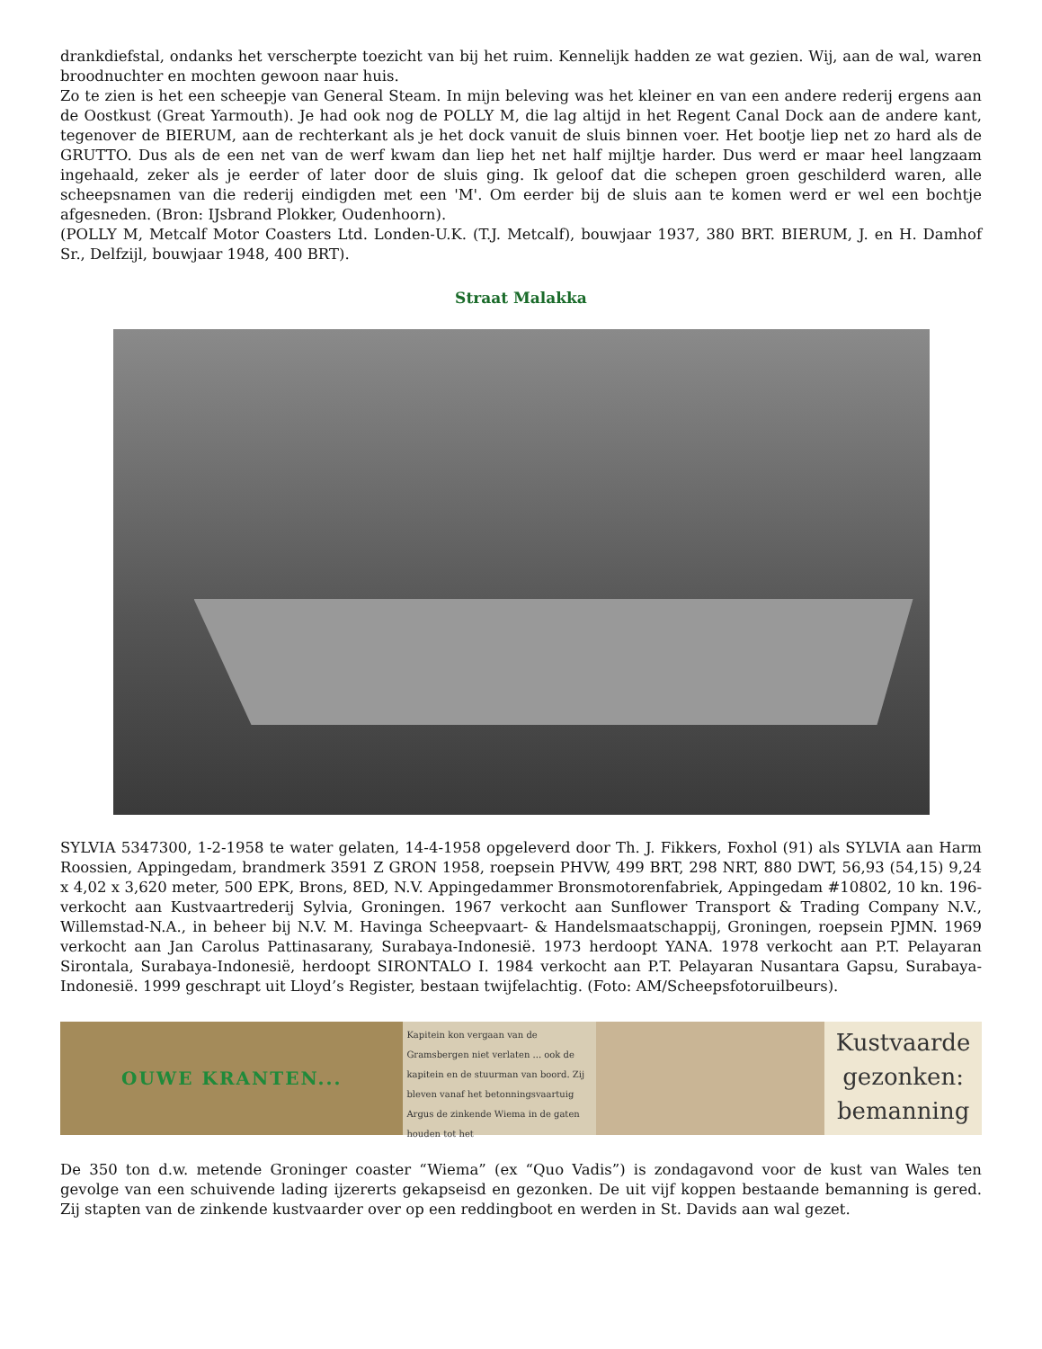drankdiefstal, ondanks het verscherpte toezicht van bij het ruim. Kennelijk hadden ze wat gezien. Wij, aan de wal, waren broodnuchter en mochten gewoon naar huis.
Zo te zien is het een scheepje van General Steam. In mijn beleving was het kleiner en van een andere rederij ergens aan de Oostkust (Great Yarmouth). Je had ook nog de POLLY M, die lag altijd in het Regent Canal Dock aan de andere kant, tegenover de BIERUM, aan de rechterkant als je het dock vanuit de sluis binnen voer. Het bootje liep net zo hard als de GRUTTO. Dus als de een net van de werf kwam dan liep het net half mijltje harder. Dus werd er maar heel langzaam ingehaald, zeker als je eerder of later door de sluis ging. Ik geloof dat die schepen groen geschilderd waren, alle scheepsnamen van die rederij eindigden met een 'M'. Om eerder bij de sluis aan te komen werd er wel een bochtje afgesneden. (Bron: IJsbrand Plokker, Oudenhoorn).
(POLLY M, Metcalf Motor Coasters Ltd. Londen-U.K. (T.J. Metcalf), bouwjaar 1937, 380 BRT. BIERUM, J. en H. Damhof Sr., Delfzijl, bouwjaar 1948, 400 BRT).
Straat Malakka
SYLVIA 5347300, 1-2-1958 te water gelaten, 14-4-1958 opgeleverd door Th. J. Fikkers, Foxhol (91) als SYLVIA aan Harm Roossien, Appingedam, brandmerk 3591 Z GRON 1958, roepsein PHVW, 499 BRT, 298 NRT, 880 DWT, 56,93 (54,15) 9,24 x 4,02 x 3,620 meter, 500 EPK, Brons, 8ED, N.V. Appingedammer Bronsmotorenfabriek, Appingedam #10802, 10 kn. 196- verkocht aan Kustvaartrederij Sylvia, Groningen. 1967 verkocht aan Sunflower Transport & Trading Company N.V., Willemstad-N.A., in beheer bij N.V. M. Havinga Scheepvaart- & Handelsmaatschappij, Groningen, roepsein PJMN. 1969 verkocht aan Jan Carolus Pattinasarany, Surabaya-Indonesië. 1973 herdoopt YANA. 1978 verkocht aan P.T. Pelayaran Sirontala, Surabaya-Indonesië, herdoopt SIRONTALO I. 1984 verkocht aan P.T. Pelayaran Nusantara Gapsu, Surabaya-Indonesië. 1999 geschrapt uit Lloyd’s Register, bestaan twijfelachtig. (Foto: AM/Scheepsfotoruilbeurs).
OUWE KRANTEN...
Kapitein kon vergaan van de Gramsbergen niet verlaten ... ook de kapitein en de stuurman van boord. Zij bleven vanaf het betonningsvaartuig Argus de zinkende Wiema in de gaten houden tot het
Kustvaarde gezonken: bemanning
De 350 ton d.w. metende Groninger coaster “Wiema” (ex “Quo Vadis”) is zondagavond voor de kust van Wales ten gevolge van een schuivende lading ijzererts gekapseisd en gezonken. De uit vijf koppen bestaande bemanning is gered. Zij stapten van de zinkende kustvaarder over op een reddingboot en werden in St. Davids aan wal gezet.